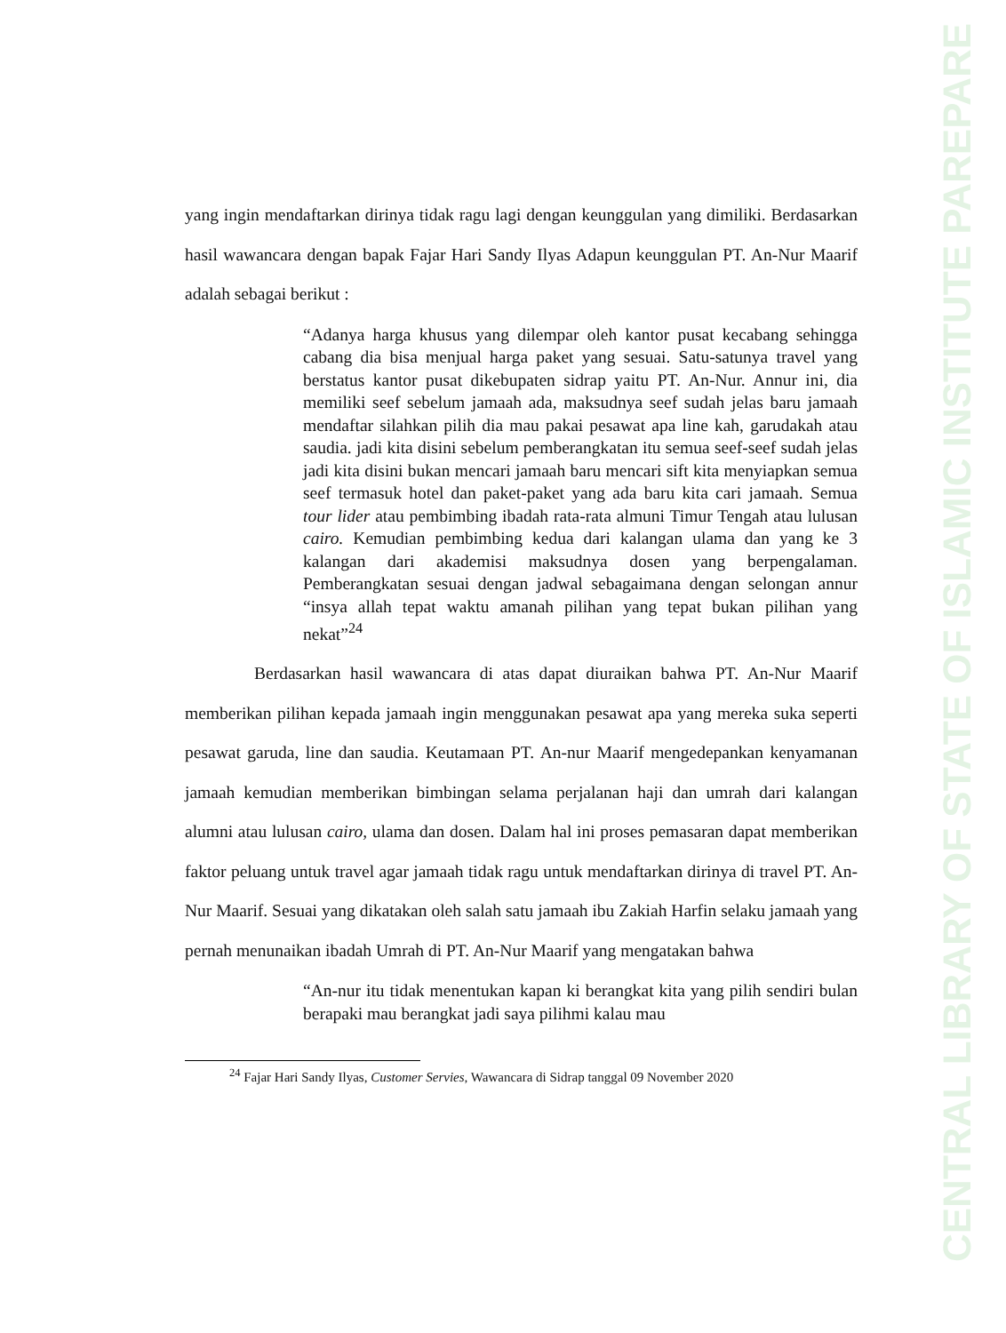CENTRAL LIBRARY OF STATE OF ISLAMIC INSTITUTE PAREPARE
yang ingin mendaftarkan dirinya tidak ragu lagi dengan keunggulan yang dimiliki. Berdasarkan hasil wawancara dengan bapak Fajar Hari Sandy Ilyas Adapun keunggulan PT. An-Nur Maarif adalah sebagai berikut :
“Adanya harga khusus yang dilempar oleh kantor pusat kecabang sehingga cabang dia bisa menjual harga paket yang sesuai. Satu-satunya travel yang berstatus kantor pusat dikebupaten sidrap yaitu PT. An-Nur. Annur ini, dia memiliki seef sebelum jamaah ada, maksudnya seef sudah jelas baru jamaah mendaftar silahkan pilih dia mau pakai pesawat apa line kah, garudakah atau saudia. jadi kita disini sebelum pemberangkatan itu semua seef-seef sudah jelas jadi kita disini bukan mencari jamaah baru mencari sift kita menyiapkan semua seef termasuk hotel dan paket-paket yang ada baru kita cari jamaah. Semua tour lider atau pembimbing ibadah rata-rata almuni Timur Tengah atau lulusan cairo. Kemudian pembimbing kedua dari kalangan ulama dan yang ke 3 kalangan dari akademisi maksudnya dosen yang berpengalaman. Pemberangkatan sesuai dengan jadwal sebagaimana dengan selongan annur “insya allah tepat waktu amanah pilihan yang tepat bukan pilihan yang nekat”<sup>24</sup>
Berdasarkan hasil wawancara di atas dapat diuraikan bahwa PT. An-Nur Maarif memberikan pilihan kepada jamaah ingin menggunakan pesawat apa yang mereka suka seperti pesawat garuda, line dan saudia. Keutamaan PT. An-nur Maarif mengedepankan kenyamanan jamaah kemudian memberikan bimbingan selama perjalanan haji dan umrah dari kalangan alumni atau lulusan cairo, ulama dan dosen. Dalam hal ini proses pemasaran dapat memberikan faktor peluang untuk travel agar jamaah tidak ragu untuk mendaftarkan dirinya di travel PT. An-Nur Maarif. Sesuai yang dikatakan oleh salah satu jamaah ibu Zakiah Harfin selaku jamaah yang pernah menunaikan ibadah Umrah di PT. An-Nur Maarif yang mengatakan bahwa
“An-nur itu tidak menentukan kapan ki berangkat kita yang pilih sendiri bulan berapaki mau berangkat jadi saya pilihmi kalau mau
<sup>24</sup> Fajar Hari Sandy Ilyas, Customer Servies, Wawancara di Sidrap tanggal 09 November 2020